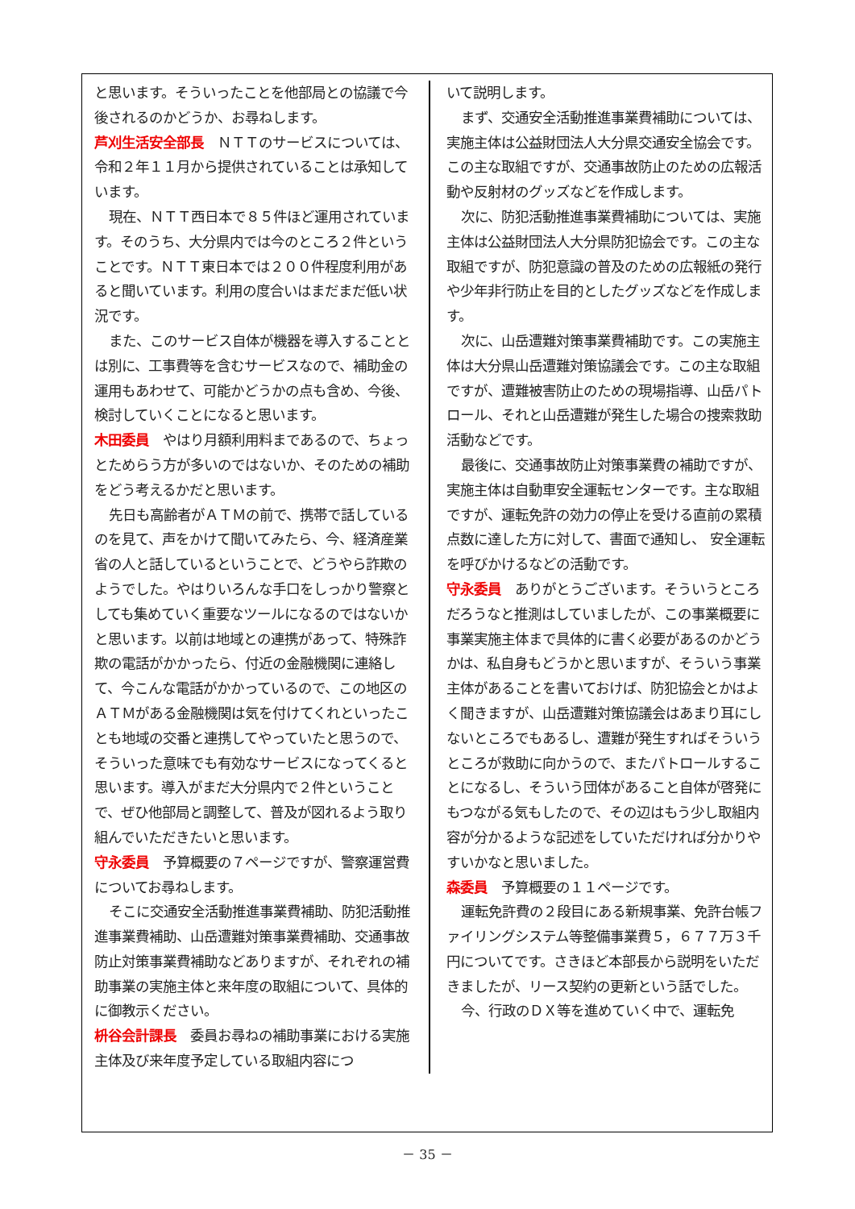と思います。そういったことを他部局との協議で今後されるのかどうか、お尋ねします。
芦刈生活安全部長　ＮＴＴのサービスについては、令和２年１１月から提供されていることは承知しています。
現在、ＮＴＴ西日本で８５件ほど運用されています。そのうち、大分県内では今のところ２件ということです。ＮＴＴ東日本では２００件程度利用があると聞いています。利用の度合いはまだまだ低い状況です。
また、このサービス自体が機器を導入することとは別に、工事費等を含むサービスなので、補助金の運用もあわせて、可能かどうかの点も含め、今後、検討していくことになると思います。
木田委員　やはり月額利用料まであるので、ちょっとためらう方が多いのではないか、そのための補助をどう考えるかだと思います。
先日も高齢者がＡＴＭの前で、携帯で話しているのを見て、声をかけて聞いてみたら、今、経済産業省の人と話しているということで、どうやら詐欺のようでした。やはりいろんな手口をしっかり警察としても集めていく重要なツールになるのではないかと思います。以前は地域との連携があって、特殊詐欺の電話がかかったら、付近の金融機関に連絡して、今こんな電話がかかっているので、この地区のＡＴＭがある金融機関は気を付けてくれといったことも地域の交番と連携してやっていたと思うので、そういった意味でも有効なサービスになってくると思います。導入がまだ大分県内で２件ということで、ぜひ他部局と調整して、普及が図れるよう取り組んでいただきたいと思います。
守永委員　予算概要の７ページですが、警察運営費についてお尋ねします。
そこに交通安全活動推進事業費補助、防犯活動推進事業費補助、山岳遭難対策事業費補助、交通事故防止対策事業費補助などありますが、それぞれの補助事業の実施主体と来年度の取組について、具体的に御教示ください。
枡谷会計課長　委員お尋ねの補助事業における実施主体及び来年度予定している取組内容につ
いて説明します。
まず、交通安全活動推進事業費補助については、実施主体は公益財団法人大分県交通安全協会です。この主な取組ですが、交通事故防止のための広報活動や反射材のグッズなどを作成します。
次に、防犯活動推進事業費補助については、実施主体は公益財団法人大分県防犯協会です。この主な取組ですが、防犯意識の普及のための広報紙の発行や少年非行防止を目的としたグッズなどを作成します。
次に、山岳遭難対策事業費補助です。この実施主体は大分県山岳遭難対策協議会です。この主な取組ですが、遭難被害防止のための現場指導、山岳パトロール、それと山岳遭難が発生した場合の捜索救助活動などです。
最後に、交通事故防止対策事業費の補助ですが、実施主体は自動車安全運転センターです。主な取組ですが、運転免許の効力の停止を受ける直前の累積点数に達した方に対して、書面で通知し、 安全運転を呼びかけるなどの活動です。
守永委員　ありがとうございます。そういうところだろうなと推測はしていましたが、この事業概要に事業実施主体まで具体的に書く必要があるのかどうかは、私自身もどうかと思いますが、そういう事業主体があることを書いておけば、防犯協会とかはよく聞きますが、山岳遭難対策協議会はあまり耳にしないところでもあるし、遭難が発生すればそういうところが救助に向かうので、またパトロールすることになるし、そういう団体があること自体が啓発にもつながる気もしたので、その辺はもう少し取組内容が分かるような記述をしていただければ分かりやすいかなと思いました。
森委員　予算概要の１１ページです。
運転免許費の２段目にある新規事業、免許台帳ファイリングシステム等整備事業費５，６７７万３千円についてです。さきほど本部長から説明をいただきましたが、リース契約の更新という話でした。
今、行政のＤＸ等を進めていく中で、運転免
－ 35 －